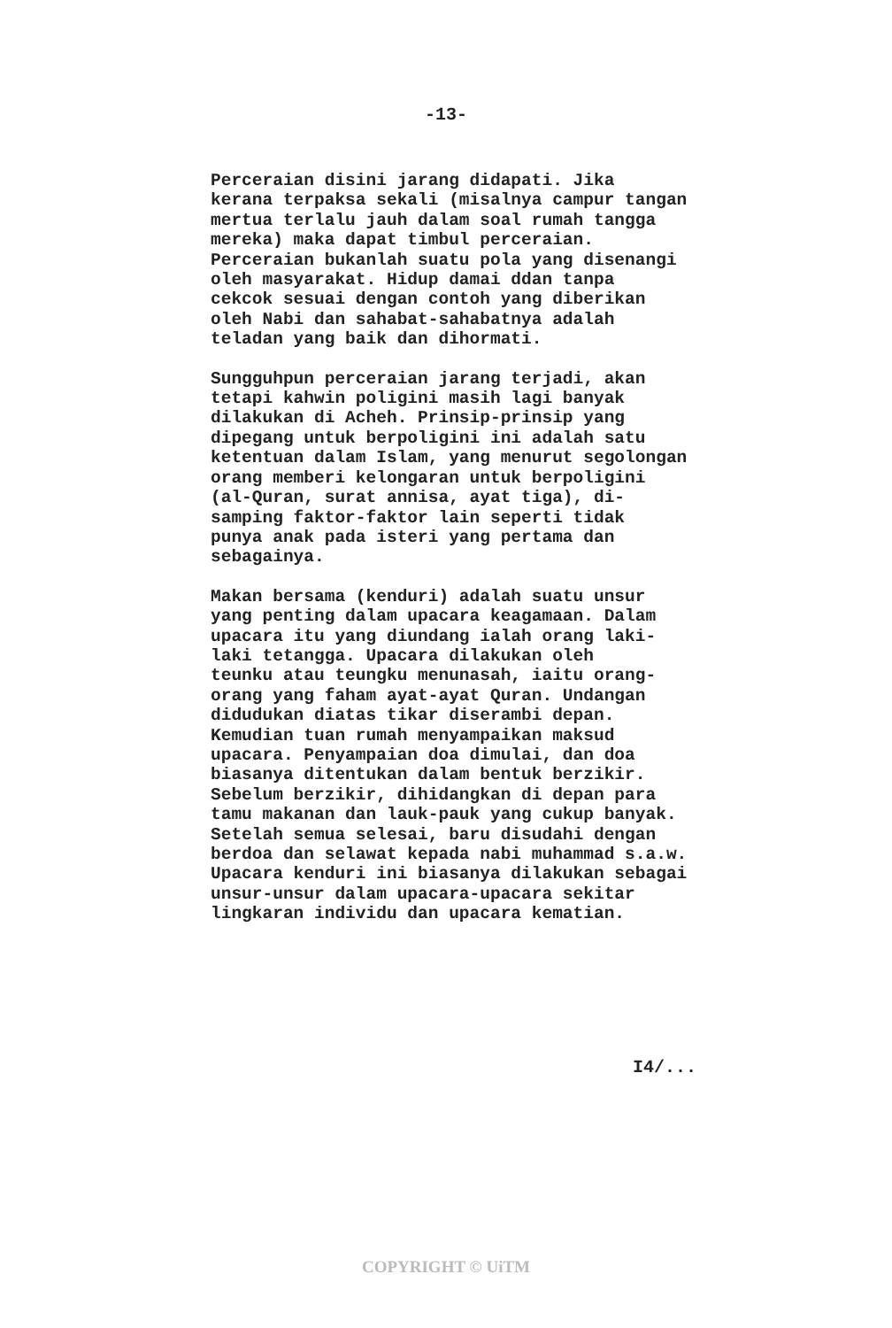-13-
Perceraian disini jarang didapati. Jika kerana terpaksa sekali (misalnya campur tangan mertua terlalu jauh dalam soal rumah tangga mereka) maka dapat timbul perceraian. Perceraian bukanlah suatu pola yang disenangi oleh masyarakat. Hidup damai ddan tanpa cekcok sesuai dengan contoh yang diberikan oleh Nabi dan sahabat-sahabatnya adalah teladan yang baik dan dihormati.
Sungguhpun perceraian jarang terjadi, akan tetapi kahwin poligini masih lagi banyak dilakukan di Acheh. Prinsip-prinsip yang dipegang untuk berpoligini ini adalah satu ketentuan dalam Islam, yang menurut segolongan orang memberi kelongaran untuk berpoligini (al-Quran, surat annisa, ayat tiga), di- samping faktor-faktor lain seperti tidak punya anak pada isteri yang pertama dan sebagainya.
Makan bersama (kenduri) adalah suatu unsur yang penting dalam upacara keagamaan. Dalam upacara itu yang diundang ialah orang laki- laki tetangga. Upacara dilakukan oleh teunku atau teungku menunasah, iaitu orang- orang yang faham ayat-ayat Quran. Undangan didudukan diatas tikar diserambi depan. Kemudian tuan rumah menyampaikan maksud upacara. Penyampaian doa dimulai, dan doa biasanya ditentukan dalam bentuk berzikir. Sebelum berzikir, dihidangkan di depan para tamu makanan dan lauk-pauk yang cukup banyak. Setelah semua selesai, baru disudahi dengan berdoa dan selawat kepada nabi muhammad s.a.w. Upacara kenduri ini biasanya dilakukan sebagai unsur-unsur dalam upacara-upacara sekitar lingkaran individu dan upacara kematian.
I4/...
COPYRIGHT © UiTM